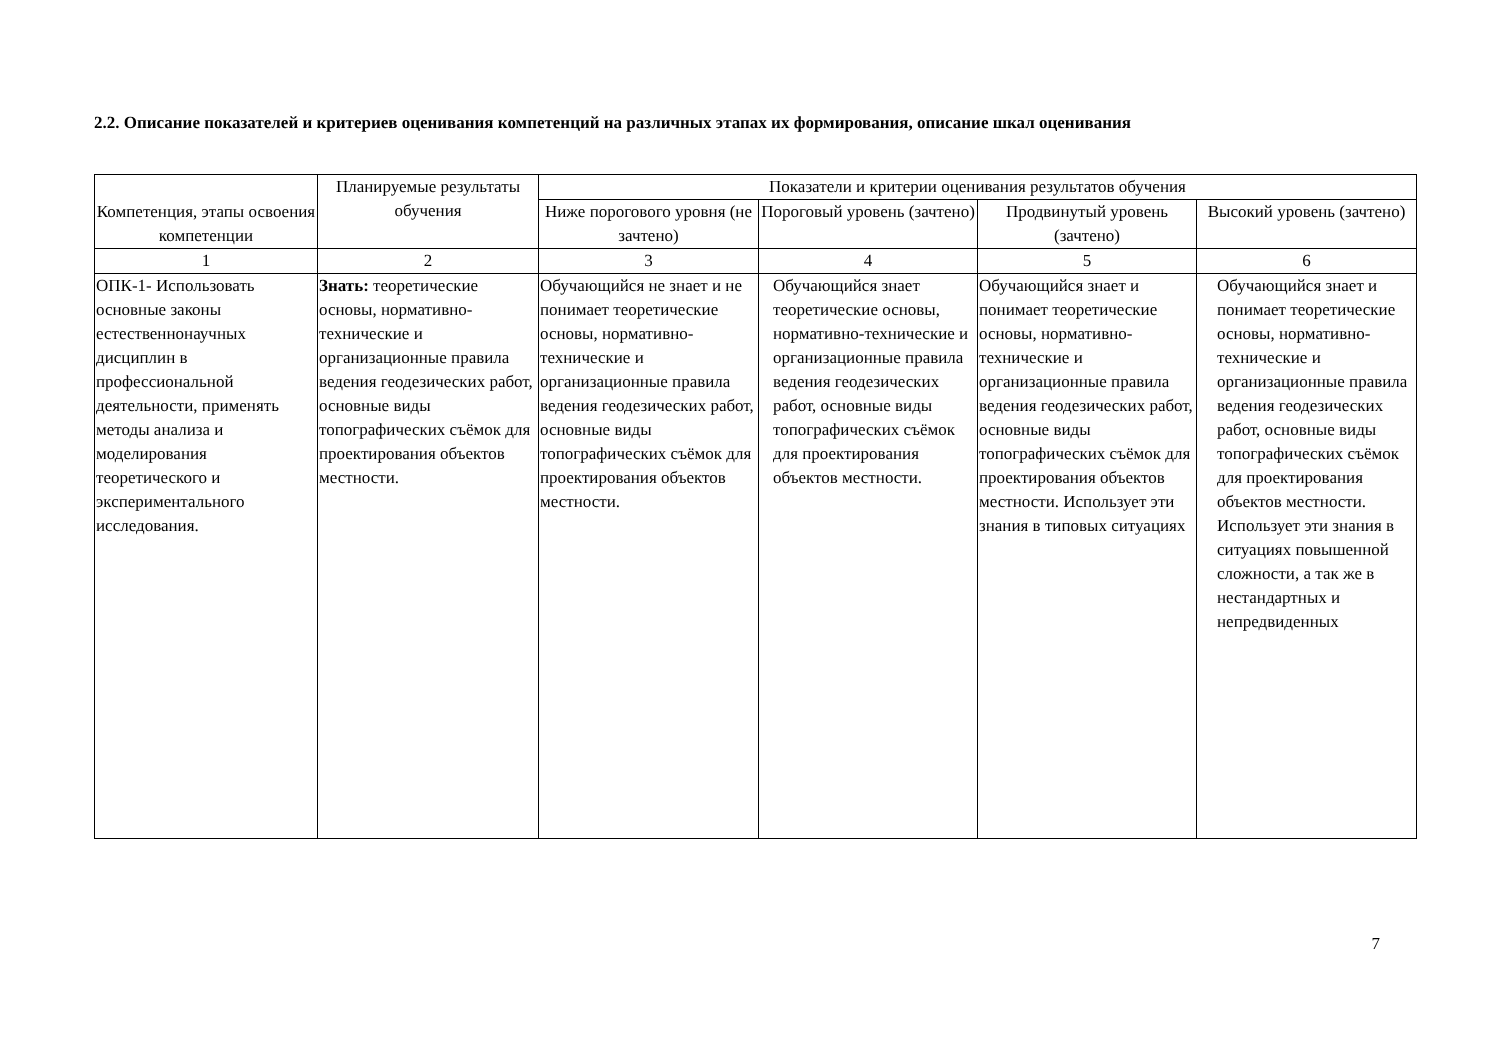2.2. Описание показателей и критериев оценивания компетенций на различных этапах их формирования, описание шкал оценивания
| Компетенция, этапы освоения компетенции | Планируемые результаты обучения | Показатели и критерии оценивания результатов обучения | | | |
| --- | --- | --- | --- | --- | --- |
| | | Ниже порогового уровня (не зачтено) | Пороговый уровень (зачтено) | Продвинутый уровень (зачтено) | Высокий уровень (зачтено) |
| 1 | 2 | 3 | 4 | 5 | 6 |
| ОПК-1- Использовать основные законы естественнонаучных дисциплин в профессиональной деятельности, применять методы анализа и моделирования теоретического и экспериментального исследования. | Знать: теоретические основы, нормативно-технические и организационные правила ведения геодезических работ, основные виды топографических съёмок для проектирования объектов местности. | Обучающийся не знает и не понимает теоретические основы, нормативно-технические и организационные правила ведения геодезических работ, основные виды топографических съёмок для проектирования объектов местности. | Обучающийся знает теоретические основы, нормативно-технические и организационные правила ведения геодезических работ, основные виды топографических съёмок для проектирования объектов местности. | Обучающийся знает и понимает теоретические основы, нормативно-технические и организационные правила ведения геодезических работ, основные виды топографических съёмок для проектирования объектов местности. Использует эти знания в типовых ситуациях | Обучающийся знает и понимает теоретические основы, нормативно-технические и организационные правила ведения геодезических работ, основные виды топографических съёмок для проектирования объектов местности. Использует эти знания в ситуациях повышенной сложности, а так же в нестандартных и непредвиденных |
7